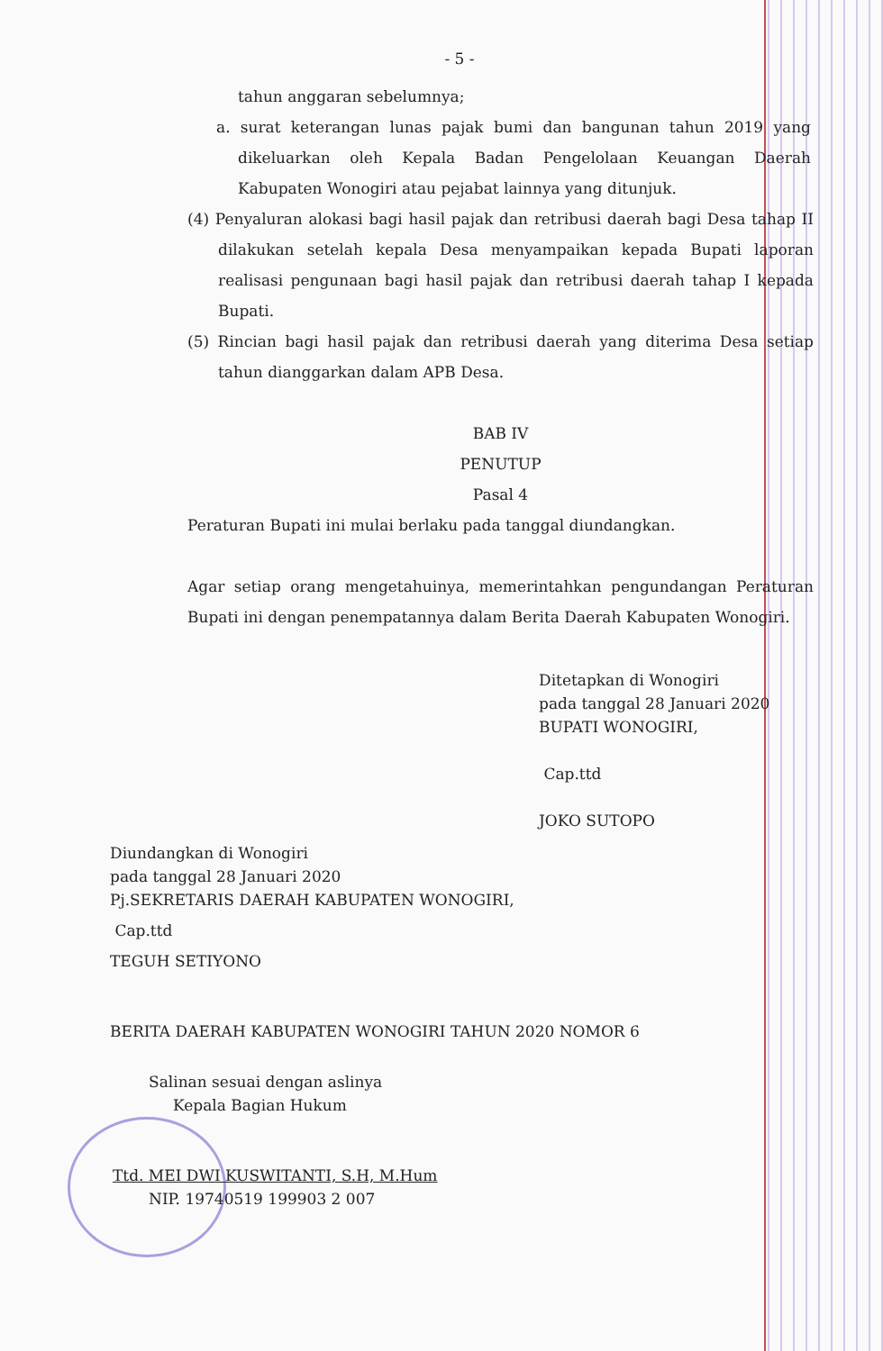- 5 -
tahun anggaran sebelumnya;
a. surat keterangan lunas pajak bumi dan bangunan tahun 2019 yang dikeluarkan oleh Kepala Badan Pengelolaan Keuangan Daerah Kabupaten Wonogiri atau pejabat lainnya yang ditunjuk.
(4) Penyaluran alokasi bagi hasil pajak dan retribusi daerah bagi Desa tahap II dilakukan setelah kepala Desa menyampaikan kepada Bupati laporan realisasi pengunaan bagi hasil pajak dan retribusi daerah tahap I kepada Bupati.
(5) Rincian bagi hasil pajak dan retribusi daerah yang diterima Desa setiap tahun dianggarkan dalam APB Desa.
BAB IV
PENUTUP
Pasal 4
Peraturan Bupati ini mulai berlaku pada tanggal diundangkan.
Agar setiap orang mengetahuinya, memerintahkan pengundangan Peraturan Bupati ini dengan penempatannya dalam Berita Daerah Kabupaten Wonogiri.
Ditetapkan di Wonogiri
pada tanggal 28 Januari 2020
BUPATI WONOGIRI,
Cap.ttd
JOKO SUTOPO
Diundangkan di Wonogiri
pada tanggal 28 Januari 2020
Pj.SEKRETARIS DAERAH KABUPATEN WONOGIRI,
Cap.ttd
TEGUH SETIYONO
BERITA DAERAH KABUPATEN WONOGIRI TAHUN 2020 NOMOR 6
Salinan sesuai dengan aslinya
Kepala Bagian Hukum
Ttd. MEI DWI KUSWITANTI, S.H, M.Hum
NIP. 19740519 199903 2 007